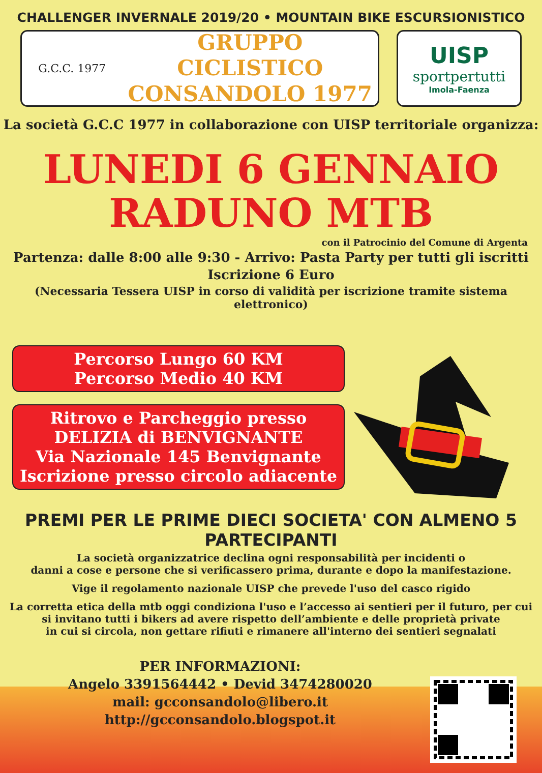CHALLENGER INVERNALE 2019/20 • MOUNTAIN BIKE ESCURSIONISTICO
G.C.C. 1977
GRUPPO CICLISTICO
CONSANDOLO 1977
UISP
sportpertutti
Imola-Faenza
La società G.C.C 1977 in collaborazione con UISP territoriale organizza:
LUNEDI 6 GENNAIO
RADUNO MTB
con il Patrocinio del Comune di Argenta
Partenza: dalle 8:00 alle 9:30 - Arrivo: Pasta Party per tutti gli iscritti
Iscrizione 6 Euro
(Necessaria Tessera UISP in corso di validità per iscrizione tramite sistema elettronico)
Percorso Lungo 60 KM
Percorso Medio 40 KM
Ritrovo e Parcheggio presso
DELIZIA di BENVIGNANTE
Via Nazionale 145 Benvignante
Iscrizione presso circolo adiacente
PREMI PER LE PRIME DIECI SOCIETA' CON ALMENO 5 PARTECIPANTI
La società organizzatrice declina ogni responsabilità per incidenti o
danni a cose e persone che si verificassero prima, durante e dopo la manifestazione.
Vige il regolamento nazionale UISP che prevede l'uso del casco rigido
La corretta etica della mtb oggi condiziona l'uso e l’accesso ai sentieri per il futuro, per cui
si invitano tutti i bikers ad avere rispetto dell’ambiente e delle proprietà private
in cui si circola, non gettare rifiuti e rimanere all'interno dei sentieri segnalati
PER INFORMAZIONI:
Angelo 3391564442 • Devid 3474280020
mail: gcconsandolo@libero.it
http://gcconsandolo.blogspot.it